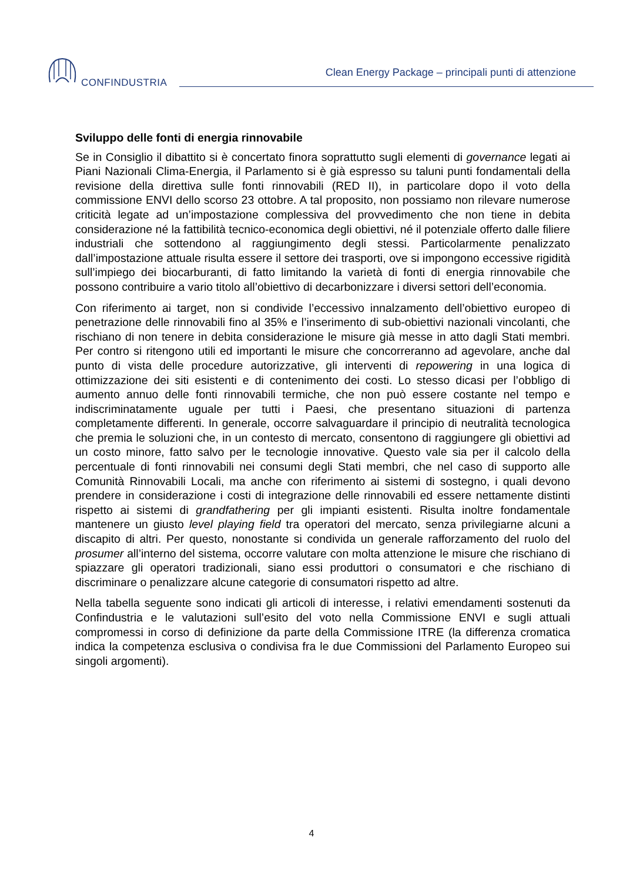CONFINDUSTRIA
Clean Energy Package – principali punti di attenzione
Sviluppo delle fonti di energia rinnovabile
Se in Consiglio il dibattito si è concertato finora soprattutto sugli elementi di governance legati ai Piani Nazionali Clima-Energia, il Parlamento si è già espresso su taluni punti fondamentali della revisione della direttiva sulle fonti rinnovabili (RED II), in particolare dopo il voto della commissione ENVI dello scorso 23 ottobre. A tal proposito, non possiamo non rilevare numerose criticità legate ad un’impostazione complessiva del provvedimento che non tiene in debita considerazione né la fattibilità tecnico-economica degli obiettivi, né il potenziale offerto dalle filiere industriali che sottendono al raggiungimento degli stessi. Particolarmente penalizzato dall’impostazione attuale risulta essere il settore dei trasporti, ove si impongono eccessive rigidità sull’impiego dei biocarburanti, di fatto limitando la varietà di fonti di energia rinnovabile che possono contribuire a vario titolo all’obiettivo di decarbonizzare i diversi settori dell’economia.
Con riferimento ai target, non si condivide l’eccessivo innalzamento dell’obiettivo europeo di penetrazione delle rinnovabili fino al 35% e l’inserimento di sub-obiettivi nazionali vincolanti, che rischiano di non tenere in debita considerazione le misure già messe in atto dagli Stati membri. Per contro si ritengono utili ed importanti le misure che concorreranno ad agevolare, anche dal punto di vista delle procedure autorizzative, gli interventi di repowering in una logica di ottimizzazione dei siti esistenti e di contenimento dei costi. Lo stesso dicasi per l’obbligo di aumento annuo delle fonti rinnovabili termiche, che non può essere costante nel tempo e indiscriminatamente uguale per tutti i Paesi, che presentano situazioni di partenza completamente differenti. In generale, occorre salvaguardare il principio di neutralità tecnologica che premia le soluzioni che, in un contesto di mercato, consentono di raggiungere gli obiettivi ad un costo minore, fatto salvo per le tecnologie innovative. Questo vale sia per il calcolo della percentuale di fonti rinnovabili nei consumi degli Stati membri, che nel caso di supporto alle Comunità Rinnovabili Locali, ma anche con riferimento ai sistemi di sostegno, i quali devono prendere in considerazione i costi di integrazione delle rinnovabili ed essere nettamente distinti rispetto ai sistemi di grandfathering per gli impianti esistenti. Risulta inoltre fondamentale mantenere un giusto level playing field tra operatori del mercato, senza privilegiarne alcuni a discapito di altri. Per questo, nonostante si condivida un generale rafforzamento del ruolo del prosumer all’interno del sistema, occorre valutare con molta attenzione le misure che rischiano di spiazzare gli operatori tradizionali, siano essi produttori o consumatori e che rischiano di discriminare o penalizzare alcune categorie di consumatori rispetto ad altre.
Nella tabella seguente sono indicati gli articoli di interesse, i relativi emendamenti sostenuti da Confindustria e le valutazioni sull’esito del voto nella Commissione ENVI e sugli attuali compromessi in corso di definizione da parte della Commissione ITRE (la differenza cromatica indica la competenza esclusiva o condivisa fra le due Commissioni del Parlamento Europeo sui singoli argomenti).
4